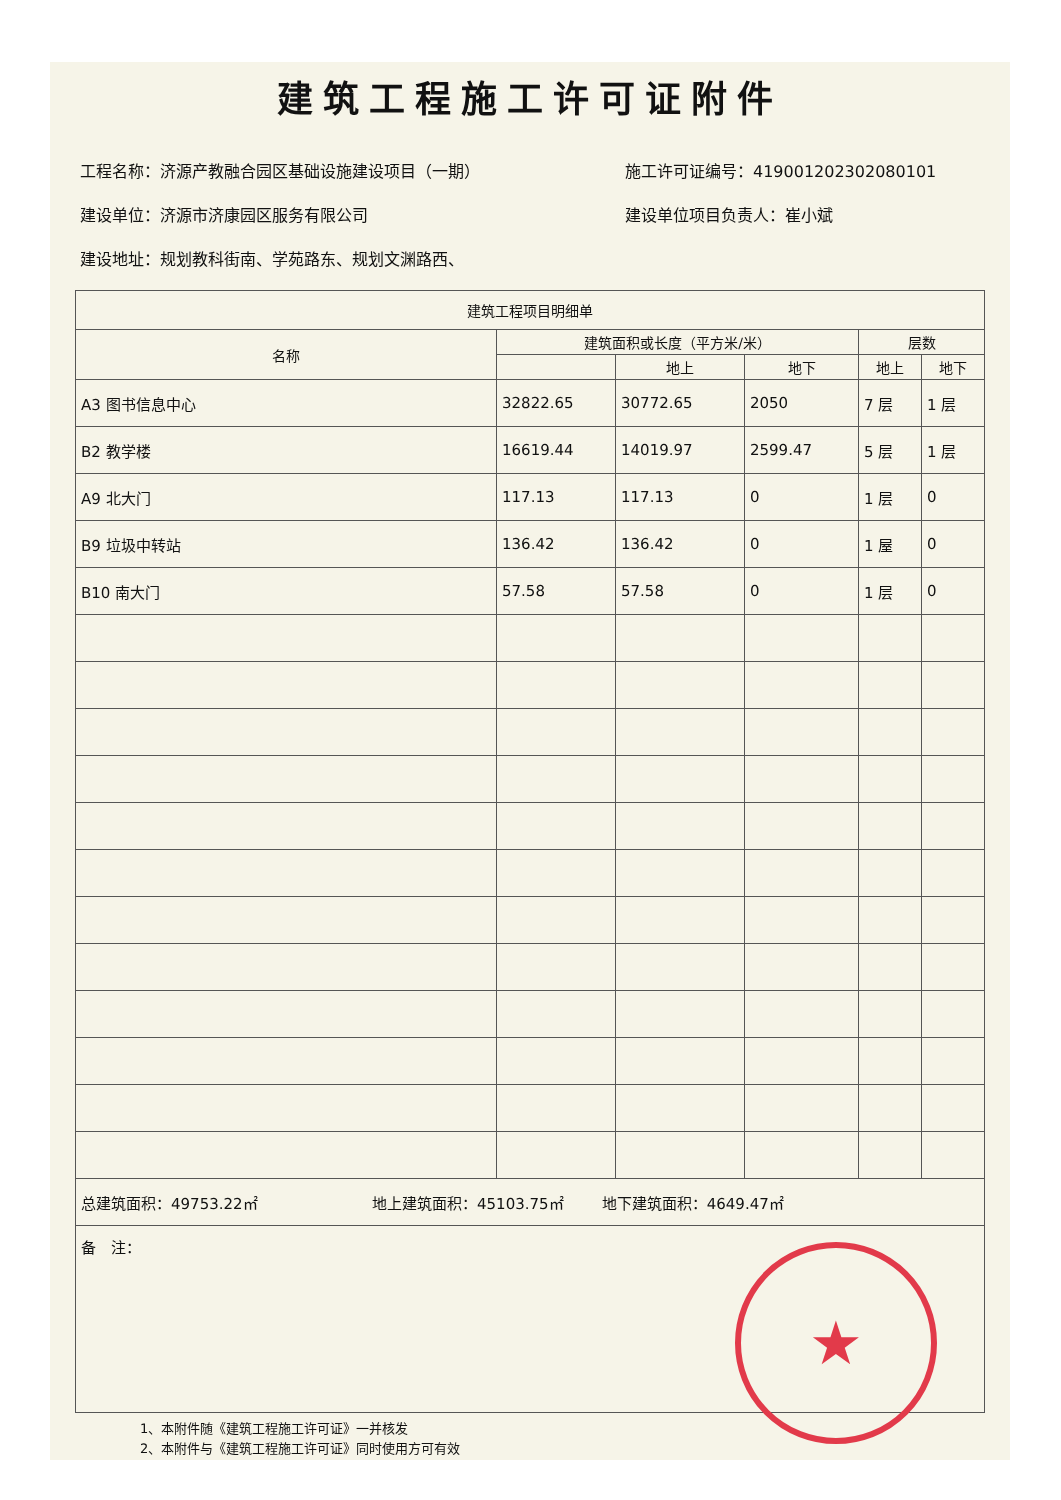建筑工程施工许可证附件
工程名称：济源产教融合园区基础设施建设项目（一期） 施工许可证编号：419001202302080101
建设单位：济源市济康园区服务有限公司 建设单位项目负责人：崔小斌
建设地址：规划教科街南、学苑路东、规划文渊路西、
| 建筑工程项目明细单 | | | | | |
| --- | --- | --- | --- | --- | --- |
| 名称 | 建筑面积或长度（平方米/米） | | | 层数 | |
| | | 地上 | 地下 | 地上 | 地下 |
| A3 图书信息中心 | 32822.65 | 30772.65 | 2050 | 7 层 | 1 层 |
| B2 教学楼 | 16619.44 | 14019.97 | 2599.47 | 5 层 | 1 层 |
| A9 北大门 | 117.13 | 117.13 | 0 | 1 层 | 0 |
| B9 垃圾中转站 | 136.42 | 136.42 | 0 | 1 屋 | 0 |
| B10 南大门 | 57.58 | 57.58 | 0 | 1 层 | 0 |
| 总建筑面积：49753.22㎡ 地上建筑面积：45103.75㎡ 地下建筑面积：4649.47㎡ | | | | | |
| 备 注： | | | | | |
★
1、本附件随《建筑工程施工许可证》一并核发
2、本附件与《建筑工程施工许可证》同时使用方可有效